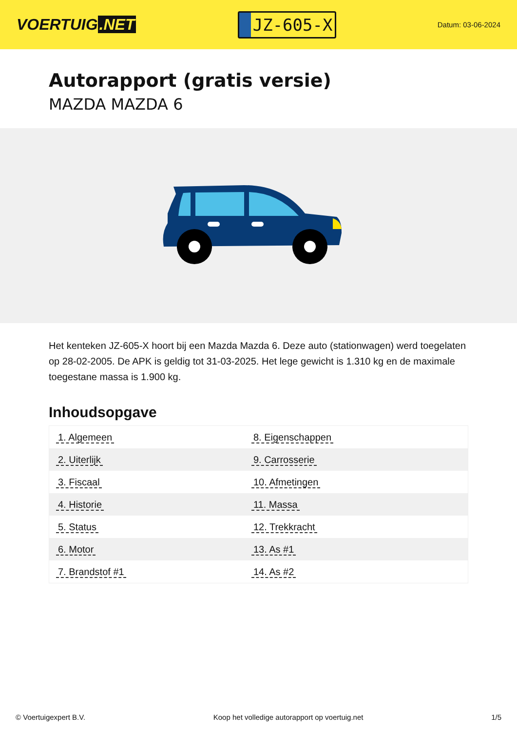VOERTUIG.NET
JZ-605-X
Datum: 03-06-2024
Autorapport (gratis versie)
MAZDA MAZDA 6
Het kenteken JZ-605-X hoort bij een Mazda Mazda 6. Deze auto (stationwagen) werd toegelaten op 28-02-2005. De APK is geldig tot 31-03-2025. Het lege gewicht is 1.310 kg en de maximale toegestane massa is 1.900 kg.
Inhoudsopgave
| 1. Algemeen | 8. Eigenschappen |
| 2. Uiterlijk | 9. Carrosserie |
| 3. Fiscaal | 10. Afmetingen |
| 4. Historie | 11. Massa |
| 5. Status | 12. Trekkracht |
| 6. Motor | 13. As #1 |
| 7. Brandstof #1 | 14. As #2 |
© Voertuigexpert B.V. Koop het volledige autorapport op voertuig.net 1/5